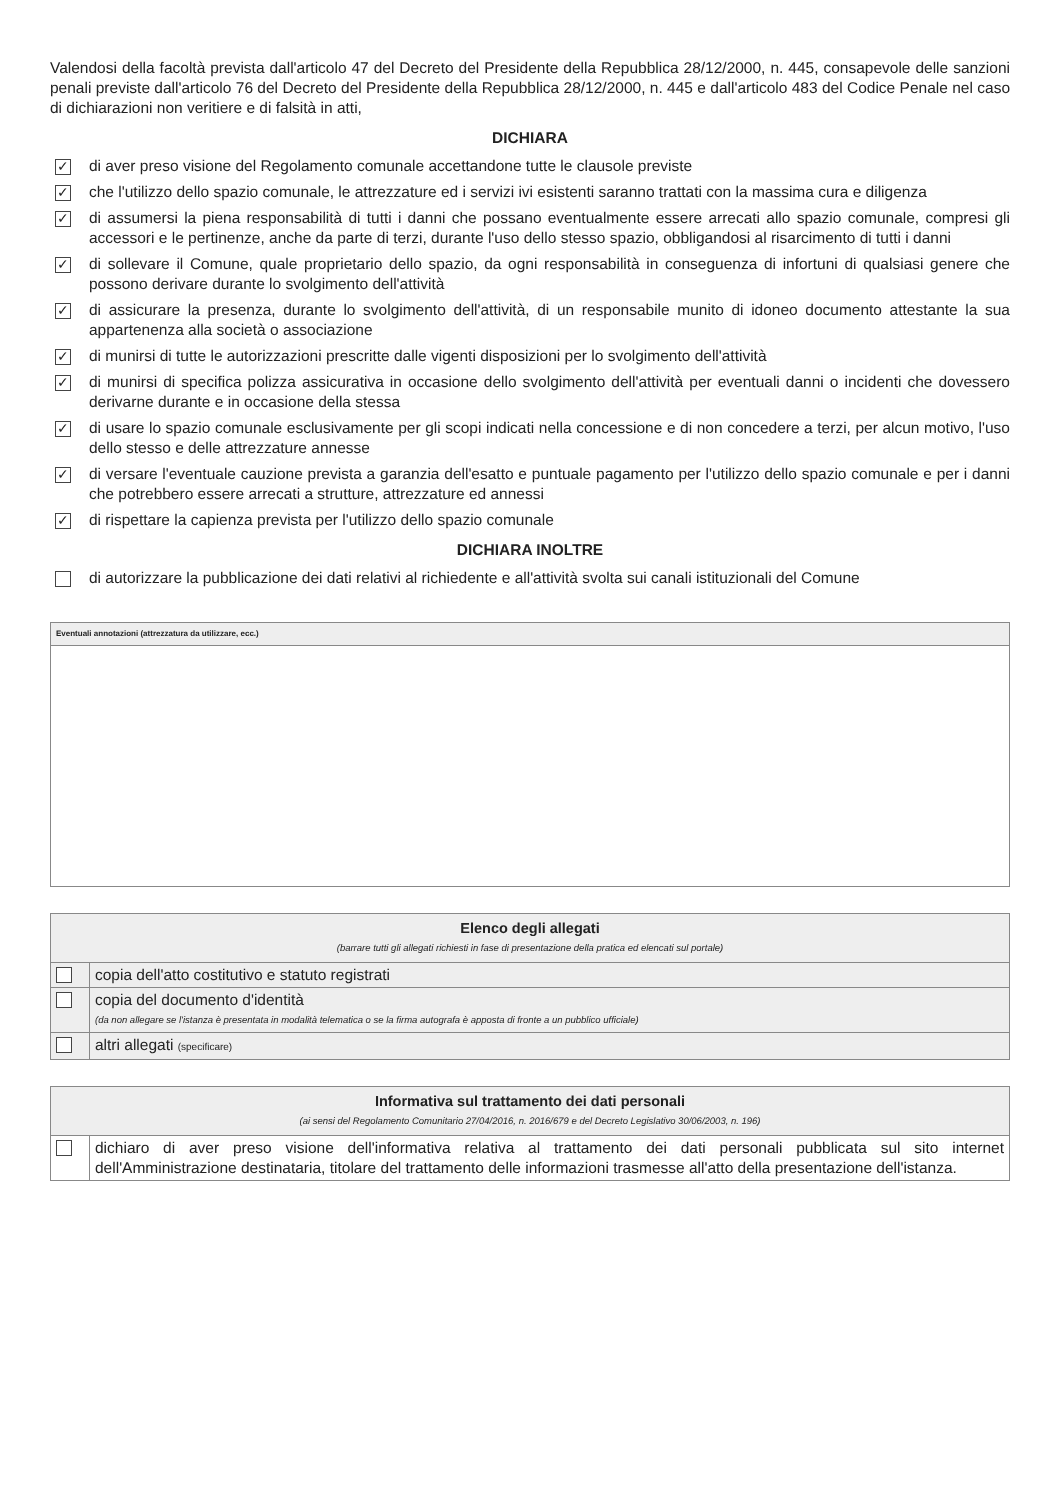Valendosi della facoltà prevista dall'articolo 47 del Decreto del Presidente della Repubblica 28/12/2000, n. 445, consapevole delle sanzioni penali previste dall'articolo 76 del Decreto del Presidente della Repubblica 28/12/2000, n. 445 e dall'articolo 483 del Codice Penale nel caso di dichiarazioni non veritiere e di falsità in atti,
DICHIARA
✓ di aver preso visione del Regolamento comunale accettandone tutte le clausole previste
✓ che l'utilizzo dello spazio comunale, le attrezzature ed i servizi ivi esistenti saranno trattati con la massima cura e diligenza
✓ di assumersi la piena responsabilità di tutti i danni che possano eventualmente essere arrecati allo spazio comunale, compresi gli accessori e le pertinenze, anche da parte di terzi, durante l'uso dello stesso spazio, obbligandosi al risarcimento di tutti i danni
✓ di sollevare il Comune, quale proprietario dello spazio, da ogni responsabilità in conseguenza di infortuni di qualsiasi genere che possono derivare durante lo svolgimento dell'attività
✓ di assicurare la presenza, durante lo svolgimento dell'attività, di un responsabile munito di idoneo documento attestante la sua appartenenza alla società o associazione
✓ di munirsi di tutte le autorizzazioni prescritte dalle vigenti disposizioni per lo svolgimento dell'attività
✓ di munirsi di specifica polizza assicurativa in occasione dello svolgimento dell'attività per eventuali danni o incidenti che dovessero derivarne durante e in occasione della stessa
✓ di usare lo spazio comunale esclusivamente per gli scopi indicati nella concessione e di non concedere a terzi, per alcun motivo, l'uso dello stesso e delle attrezzature annesse
✓ di versare l'eventuale cauzione prevista a garanzia dell'esatto e puntuale pagamento per l'utilizzo dello spazio comunale e per i danni che potrebbero essere arrecati a strutture, attrezzature ed annessi
✓ di rispettare la capienza prevista per l'utilizzo dello spazio comunale
DICHIARA INOLTRE
di autorizzare la pubblicazione dei dati relativi al richiedente e all'attività svolta sui canali istituzionali del Comune
| Eventuali annotazioni (attrezzatura da utilizzare, ecc.) |
| --- |
| Elenco degli allegati (barrare tutti gli allegati richiesti in fase di presentazione della pratica ed elencati sul portale) | |
| --- | --- |
| | copia dell'atto costitutivo e statuto registrati |
| | copia del documento d'identità (da non allegare se l'istanza è presentata in modalità telematica o se la firma autografa è apposta di fronte a un pubblico ufficiale) |
| | altri allegati (specificare) |
| Informativa sul trattamento dei dati personali (ai sensi del Regolamento Comunitario 27/04/2016, n. 2016/679 e del Decreto Legislativo 30/06/2003, n. 196) | |
| --- | --- |
| | dichiaro di aver preso visione dell'informativa relativa al trattamento dei dati personali pubblicata sul sito internet dell'Amministrazione destinataria, titolare del trattamento delle informazioni trasmesse all'atto della presentazione dell'istanza. |